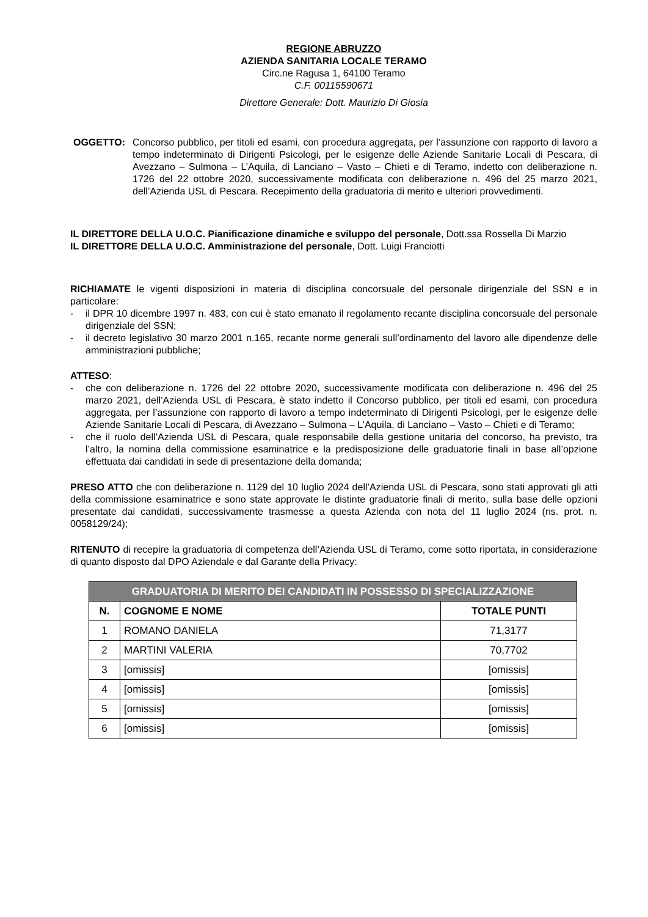REGIONE ABRUZZO
AZIENDA SANITARIA LOCALE TERAMO
Circ.ne Ragusa 1, 64100 Teramo
C.F. 00115590671
Direttore Generale: Dott. Maurizio Di Giosia
OGGETTO: Concorso pubblico, per titoli ed esami, con procedura aggregata, per l’assunzione con rapporto di lavoro a tempo indeterminato di Dirigenti Psicologi, per le esigenze delle Aziende Sanitarie Locali di Pescara, di Avezzano – Sulmona – L’Aquila, di Lanciano – Vasto – Chieti e di Teramo, indetto con deliberazione n. 1726 del 22 ottobre 2020, successivamente modificata con deliberazione n. 496 del 25 marzo 2021, dell’Azienda USL di Pescara. Recepimento della graduatoria di merito e ulteriori provvedimenti.
IL DIRETTORE DELLA U.O.C. Pianificazione dinamiche e sviluppo del personale, Dott.ssa Rossella Di Marzio
IL DIRETTORE DELLA U.O.C. Amministrazione del personale, Dott. Luigi Franciotti
RICHIAMATE le vigenti disposizioni in materia di disciplina concorsuale del personale dirigenziale del SSN e in particolare:
- il DPR 10 dicembre 1997 n. 483, con cui è stato emanato il regolamento recante disciplina concorsuale del personale dirigenziale del SSN;
- il decreto legislativo 30 marzo 2001 n.165, recante norme generali sull’ordinamento del lavoro alle dipendenze delle amministrazioni pubbliche;
ATTESO:
- che con deliberazione n. 1726 del 22 ottobre 2020, successivamente modificata con deliberazione n. 496 del 25 marzo 2021, dell’Azienda USL di Pescara, è stato indetto il Concorso pubblico, per titoli ed esami, con procedura aggregata, per l’assunzione con rapporto di lavoro a tempo indeterminato di Dirigenti Psicologi, per le esigenze delle Aziende Sanitarie Locali di Pescara, di Avezzano – Sulmona – L’Aquila, di Lanciano – Vasto – Chieti e di Teramo;
- che il ruolo dell’Azienda USL di Pescara, quale responsabile della gestione unitaria del concorso, ha previsto, tra l’altro, la nomina della commissione esaminatrice e la predisposizione delle graduatorie finali in base all’opzione effettuata dai candidati in sede di presentazione della domanda;
PRESO ATTO che con deliberazione n. 1129 del 10 luglio 2024 dell’Azienda USL di Pescara, sono stati approvati gli atti della commissione esaminatrice e sono state approvate le distinte graduatorie finali di merito, sulla base delle opzioni presentate dai candidati, successivamente trasmesse a questa Azienda con nota del 11 luglio 2024 (ns. prot. n. 0058129/24);
RITENUTO di recepire la graduatoria di competenza dell’Azienda USL di Teramo, come sotto riportata, in considerazione di quanto disposto dal DPO Aziendale e dal Garante della Privacy:
| GRADUATORIA DI MERITO DEI CANDIDATI IN POSSESSO DI SPECIALIZZAZIONE | | |
| --- | --- | --- |
| N. | COGNOME E NOME | TOTALE PUNTI |
| 1 | ROMANO DANIELA | 71,3177 |
| 2 | MARTINI VALERIA | 70,7702 |
| 3 | [omissis] | [omissis] |
| 4 | [omissis] | [omissis] |
| 5 | [omissis] | [omissis] |
| 6 | [omissis] | [omissis] |